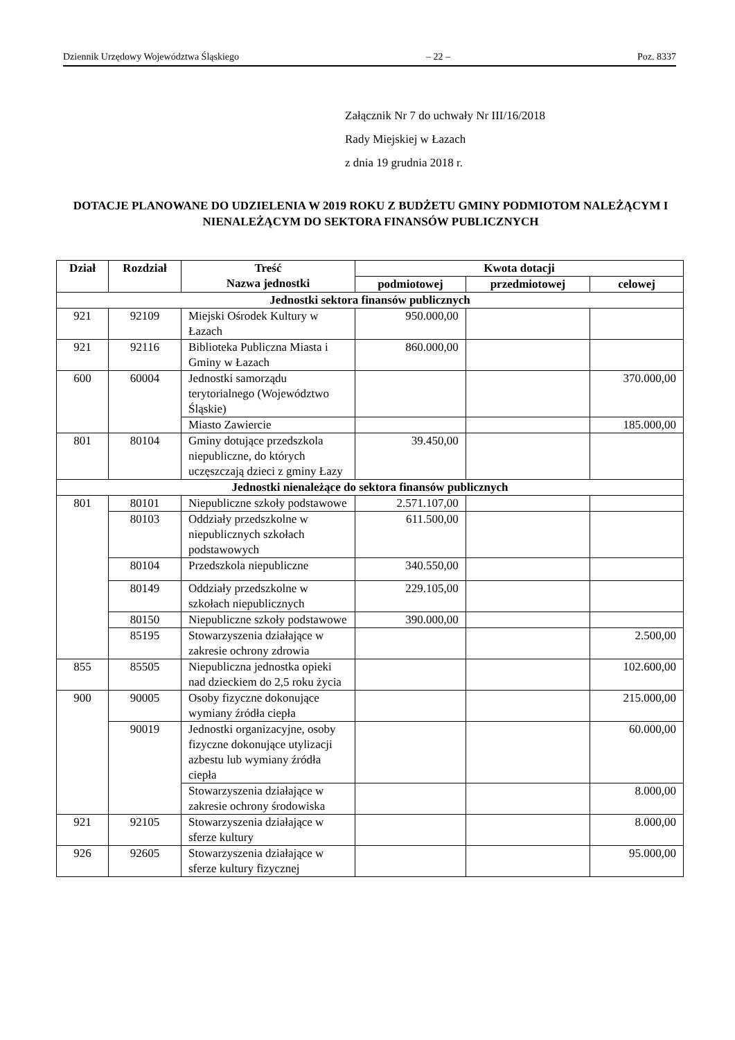Dziennik Urzędowy Województwa Śląskiego – 22 – Poz. 8337
Załącznik Nr 7 do uchwały Nr III/16/2018
Rady Miejskiej w Łazach
z dnia 19 grudnia 2018 r.
DOTACJE PLANOWANE DO UDZIELENIA W 2019 ROKU Z BUDŻETU GMINY PODMIOTOM NALEŻĄCYM I NIENALEŻĄCYM DO SEKTORA FINANSÓW PUBLICZNYCH
| Dział | Rozdział | Treść Nazwa jednostki | Kwota dotacji | | |
| --- | --- | --- | --- | --- | --- |
| | | | podmiotowej | przedmiotowej | celowej |
| Jednostki sektora finansów publicznych | | | | | |
| 921 | 92109 | Miejski Ośrodek Kultury w Łazach | 950.000,00 | | |
| 921 | 92116 | Biblioteka Publiczna Miasta i Gminy w Łazach | 860.000,00 | | |
| 600 | 60004 | Jednostki samorządu terytorialnego (Województwo Śląskie) | | | 370.000,00 |
| | | Miasto Zawiercie | | | 185.000,00 |
| 801 | 80104 | Gminy dotujące przedszkola niepubliczne, do których uczęszczają dzieci z gminy Łazy | 39.450,00 | | |
| Jednostki nienależące do sektora finansów publicznych | | | | | |
| 801 | 80101 | Niepubliczne szkoły podstawowe | 2.571.107,00 | | |
| | 80103 | Oddziały przedszkolne w niepublicznych szkołach podstawowych | 611.500,00 | | |
| | 80104 | Przedszkola niepubliczne | 340.550,00 | | |
| | 80149 | Oddziały przedszkolne w szkołach niepublicznych | 229.105,00 | | |
| | 80150 | Niepubliczne szkoły podstawowe | 390.000,00 | | |
| | 85195 | Stowarzyszenia działające w zakresie ochrony zdrowia | | | 2.500,00 |
| 855 | 85505 | Niepubliczna jednostka opieki nad dzieckiem do 2,5 roku życia | | | 102.600,00 |
| 900 | 90005 | Osoby fizyczne dokonujące wymiany źródła ciepła | | | 215.000,00 |
| | 90019 | Jednostki organizacyjne, osoby fizyczne dokonujące utylizacji azbestu lub wymiany źródła ciepła | | | 60.000,00 |
| | | Stowarzyszenia działające w zakresie ochrony środowiska | | | 8.000,00 |
| 921 | 92105 | Stowarzyszenia działające w sferze kultury | | | 8.000,00 |
| 926 | 92605 | Stowarzyszenia działające w sferze kultury fizycznej | | | 95.000,00 |